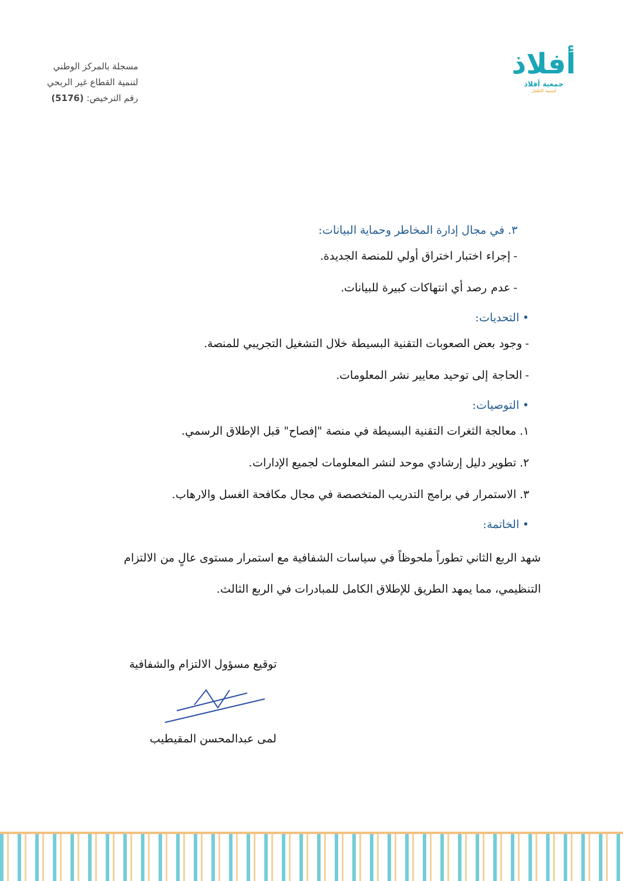أفلاذ
جمعية أفلاذ
لتنمية الطفل
مسجلة بالمركز الوطني
لتنمية القطاع غير الربحي
رقم الترخيص: (5176)
٣. في مجال إدارة المخاطر وحماية البيانات:
- إجراء اختبار اختراق أولي للمنصة الجديدة.
- عدم رصد أي انتهاكات كبيرة للبيانات.
• التحديات:
- وجود بعض الصعوبات التقنية البسيطة خلال التشغيل التجريبي للمنصة.
- الحاجة إلى توحيد معايير نشر المعلومات.
• التوصيات:
١. معالجة الثغرات التقنية البسيطة في منصة "إفصاح" قبل الإطلاق الرسمي.
٢. تطوير دليل إرشادي موحد لنشر المعلومات لجميع الإدارات.
٣. الاستمرار في برامج التدريب المتخصصة في مجال مكافحة الغسل والارهاب.
• الخاتمة:
شهد الربع الثاني تطوراً ملحوظاً في سياسات الشفافية مع استمرار مستوى عالٍ من الالتزام التنظيمي، مما يمهد الطريق للإطلاق الكامل للمبادرات في الربع الثالث.
توقيع مسؤول الالتزام والشفافية
لمى عبدالمحسن المقيطيب